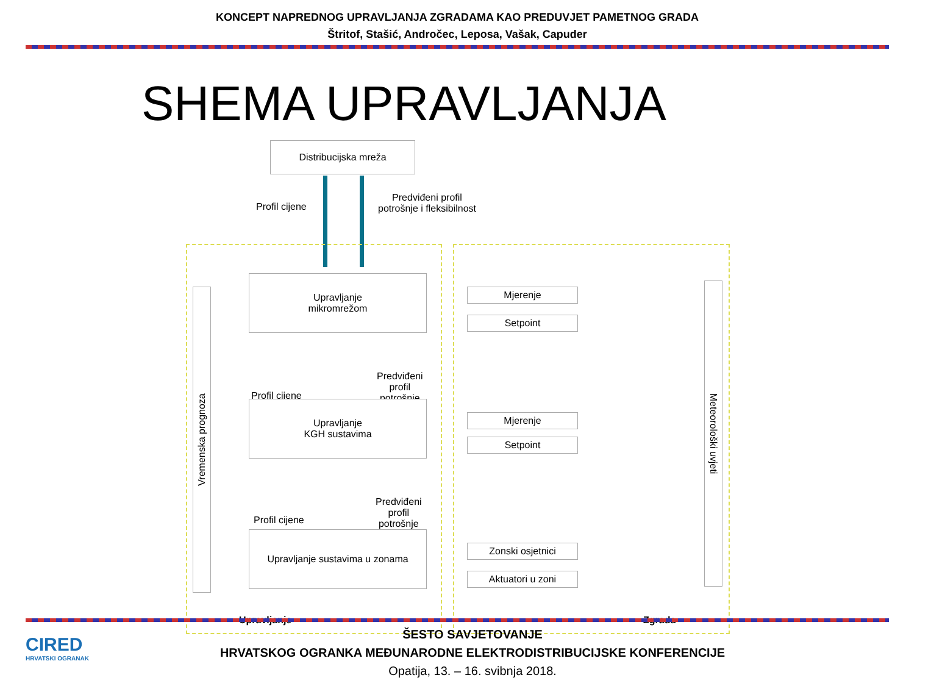KONCEPT NAPREDNOG UPRAVLJANJA ZGRADAMA KAO PREDUVJET PAMETNOG GRADA
Štritof, Stašić, Andročec, Leposa, Vašak, Capuder
SHEMA UPRAVLJANJA
Distribucijska mreža
Profil cijene
Predviđeni profil
potrošnje i fleksibilnost
Vremenska prognoza
Meteorološki uvjeti
Upravljanje
mikromrežom
Mjerenje
Setpoint
Profil cijene
Predviđeni
profil
potrošnje
Upravljanje
KGH sustavima
Mjerenje
Setpoint
Profil cijene
Predviđeni
profil
potrošnje
Upravljanje sustavima u zonama
Zonski osjetnici
Aktuatori u zoni
Upravljanje Zgrada
CIRED
HRVATSKI OGRANAK
ŠESTO SAVJETOVANJE
HRVATSKOG OGRANKA MEĐUNARODNE ELEKTRODISTRIBUCIJSKE KONFERENCIJE
Opatija, 13. – 16. svibnja 2018.